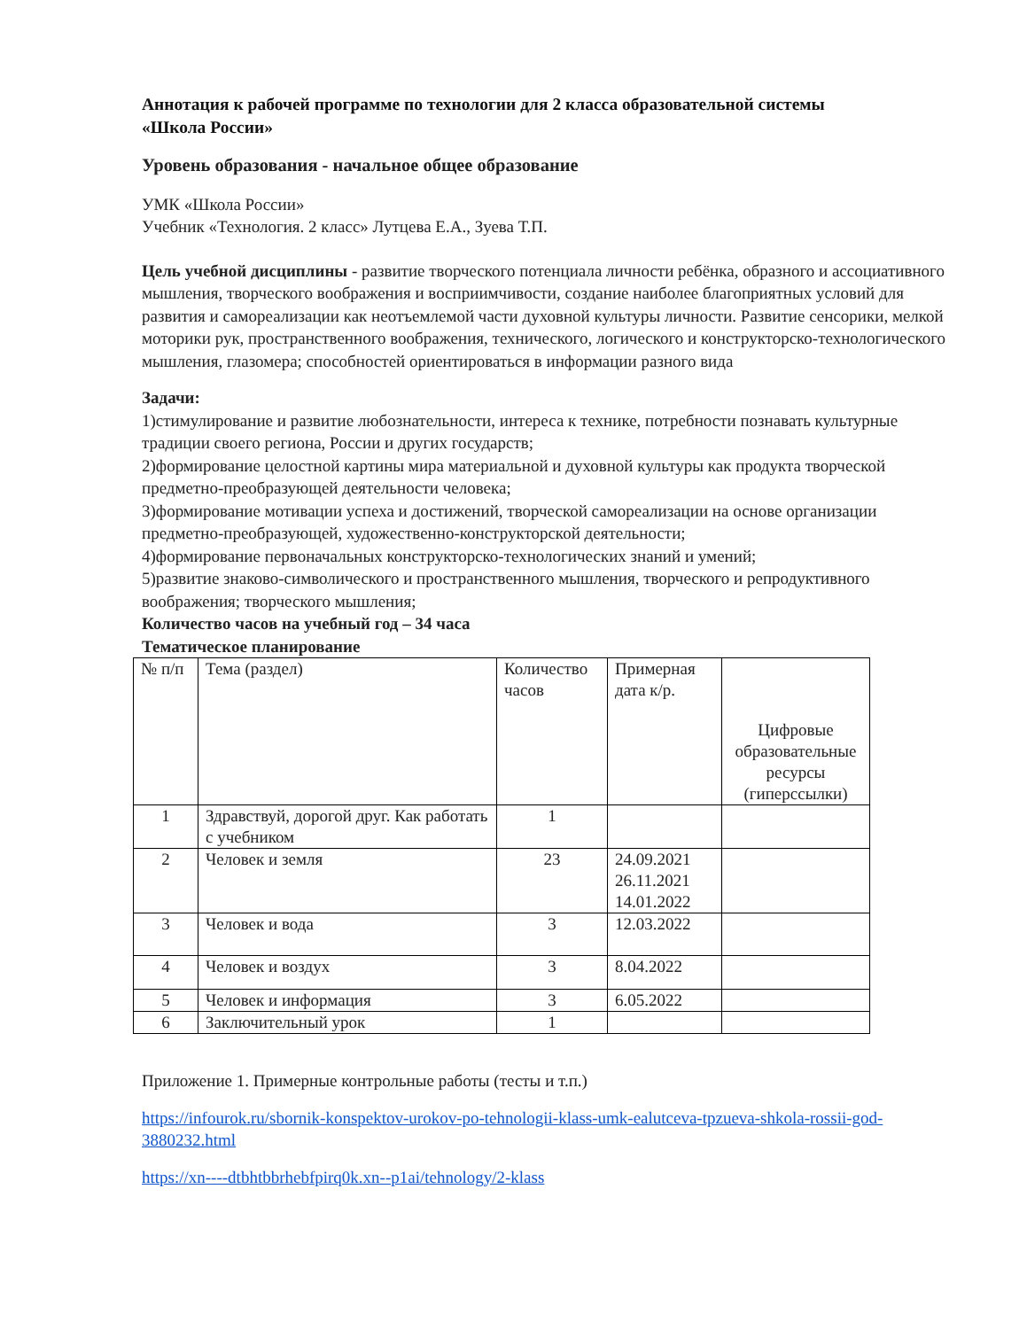Аннотация к рабочей программе по технологии для 2 класса образовательной системы
«Школа России»
Уровень образования - начальное общее образование
УМК «Школа России»
Учебник «Технология. 2 класс» Лутцева Е.А., Зуева Т.П.
Цель учебной дисциплины - развитие творческого потенциала личности ребёнка, образного и ассоциативного мышления, творческого воображения и восприимчивости, создание наиболее благоприятных условий для развития и самореализации как неотъемлемой части духовной культуры личности. Развитие сенсорики, мелкой моторики рук, пространственного воображения, технического, логического и конструкторско-технологического мышления, глазомера; способностей ориентироваться в информации разного вида
Задачи:
1)стимулирование и развитие любознательности, интереса к технике, потребности познавать культурные традиции своего региона, России и других государств;
2)формирование целостной картины мира материальной и духовной культуры как продукта творческой предметно-преобразующей деятельности человека;
3)формирование мотивации успеха и достижений, творческой самореализации на основе организации предметно-преобразующей, художественно-конструкторской деятельности;
4)формирование первоначальных конструкторско-технологических знаний и умений;
5)развитие знаково-символического и пространственного мышления, творческого и репродуктивного воображения; творческого мышления;
Количество часов на учебный год – 34 часа
Тематическое планирование
| № п/п | Тема (раздел) | Количество часов | Примерная дата к/р. | Цифровые образовательные ресурсы (гиперссылки) |
| --- | --- | --- | --- | --- |
| 1 | Здравствуй, дорогой друг. Как работать с учебником | 1 | | |
| 2 | Человек и земля | 23 | 24.09.2021 26.11.2021 14.01.2022 | |
| 3 | Человек и вода | 3 | 12.03.2022 | |
| 4 | Человек и воздух | 3 | 8.04.2022 | |
| 5 | Человек и информация | 3 | 6.05.2022 | |
| 6 | Заключительный урок | 1 | | |
Приложение 1. Примерные контрольные работы (тесты и т.п.)
https://infourok.ru/sbornik-konspektov-urokov-po-tehnologii-klass-umk-ealutceva-tpzueva-shkola-rossii-god-3880232.html
https://xn----dtbhtbbrhebfpirq0k.xn--p1ai/tehnology/2-klass